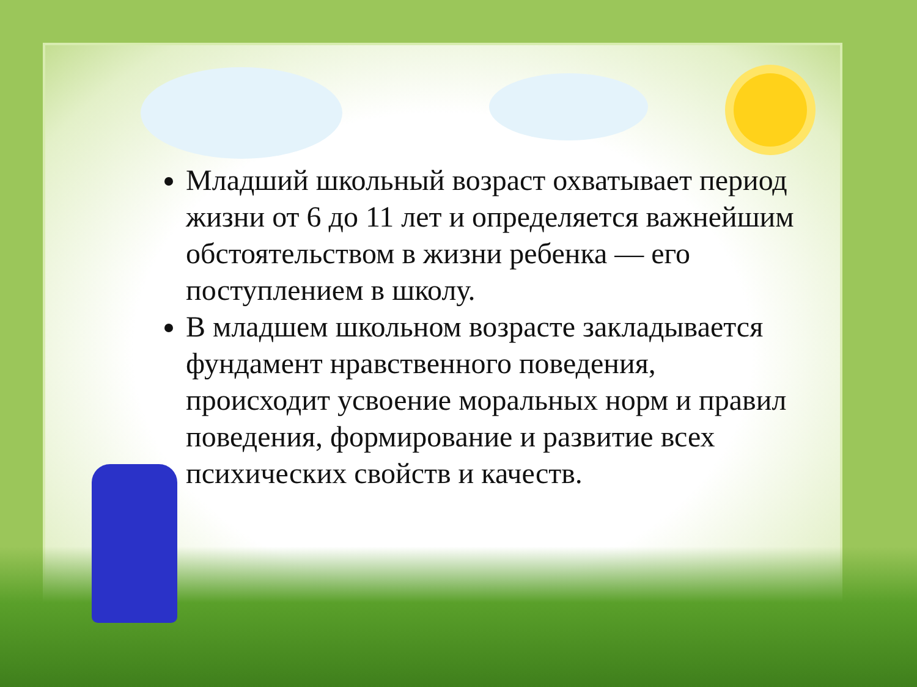Младший школьный возраст охватывает период жизни от 6 до 11 лет и определяется важнейшим обстоятельством в жизни ребенка — его поступлением в школу.
В младшем школьном возрасте закладывается фундамент нравственного поведения, происходит усвоение моральных норм и правил поведения, формирование и развитие всех психических свойств и качеств.